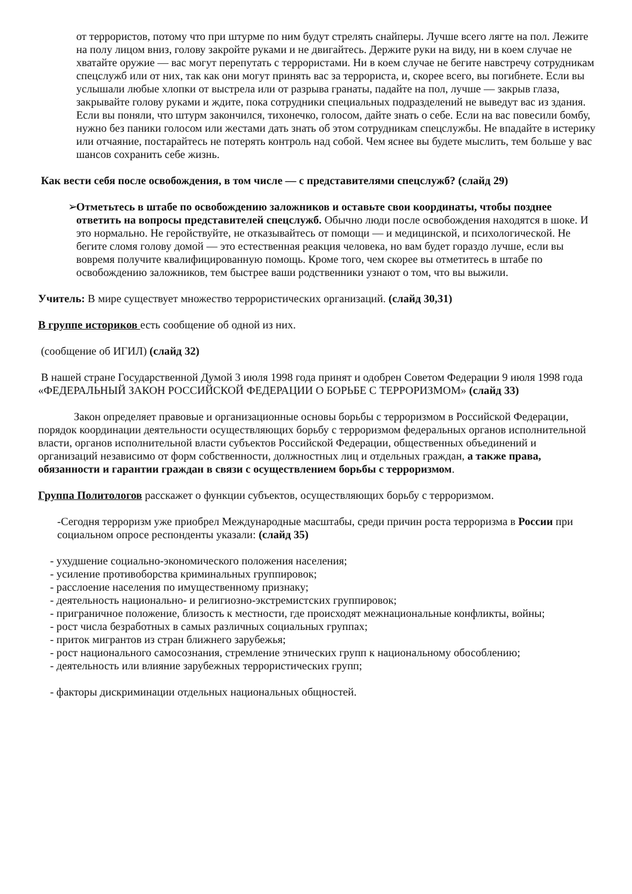от террористов, потому что при штурме по ним будут стрелять снайперы. Лучше всего лягте на пол. Лежите на полу лицом вниз, голову закройте руками и не двигайтесь. Держите руки на виду, ни в коем случае не хватайте оружие — вас могут перепутать с террористами. Ни в коем случае не бегите навстречу сотрудникам спецслужб или от них, так как они могут принять вас за террориста, и, скорее всего, вы погибнете. Если вы услышали любые хлопки от выстрела или от разрыва гранаты, падайте на пол, лучше — закрыв глаза, закрывайте голову руками и ждите, пока сотрудники специальных подразделений не выведут вас из здания. Если вы поняли, что штурм закончился, тихонечко, голосом, дайте знать о себе. Если на вас повесили бомбу, нужно без паники голосом или жестами дать знать об этом сотрудникам спецслужбы. Не впадайте в истерику или отчаяние, постарайтесь не потерять контроль над собой. Чем яснее вы будете мыслить, тем больше у вас шансов сохранить себе жизнь.
Как вести себя после освобождения, в том числе — с представителями спецслужб? (слайд 29)
➢ Отметьтесь в штабе по освобождению заложников и оставьте свои координаты, чтобы позднее ответить на вопросы представителей спецслужб. Обычно люди после освобождения находятся в шоке. И это нормально. Не геройствуйте, не отказывайтесь от помощи — и медицинской, и психологической. Не бегите сломя голову домой — это естественная реакция человека, но вам будет гораздо лучше, если вы вовремя получите квалифицированную помощь. Кроме того, чем скорее вы отметитесь в штабе по освобождению заложников, тем быстрее ваши родственники узнают о том, что вы выжили.
Учитель: В мире существует множество террористических организаций. (слайд 30,31)
В группе историков есть сообщение об одной из них.
(сообщение об ИГИЛ) (слайд 32)
В нашей стране Государственной Думой 3 июля 1998 года принят и одобрен Советом Федерации 9 июля 1998 года «ФЕДЕРАЛЬНЫЙ ЗАКОН РОССИЙСКОЙ ФЕДЕРАЦИИ О БОРЬБЕ С ТЕРРОРИЗМОМ» (слайд 33)
Закон определяет правовые и организационные основы борьбы с терроризмом в Российской Федерации, порядок координации деятельности осуществляющих борьбу с терроризмом федеральных органов исполнительной власти, органов исполнительной власти субъектов Российской Федерации, общественных объединений и организаций независимо от форм собственности, должностных лиц и отдельных граждан, а также права, обязанности и гарантии граждан в связи с осуществлением борьбы с терроризмом.
Группа Политологов расскажет о функции субъектов, осуществляющих борьбу с терроризмом.
-Сегодня терроризм уже приобрел Международные масштабы, среди причин роста терроризма в России при социальном опросе респонденты указали: (слайд 35)
- ухудшение социально-экономического положения населения;
- усиление противоборства криминальных группировок;
- расслоение населения по имущественному признаку;
- деятельность национально- и религиозно-экстремистских группировок;
- приграничное положение, близость к местности, где происходят межнациональные конфликты, войны;
- рост числа безработных в самых различных социальных группах;
- приток мигрантов из стран ближнего зарубежья;
- рост национального самосознания, стремление этнических групп к национальному обособлению;
- деятельность или влияние зарубежных террористических групп;
- факторы дискриминации отдельных национальных общностей.